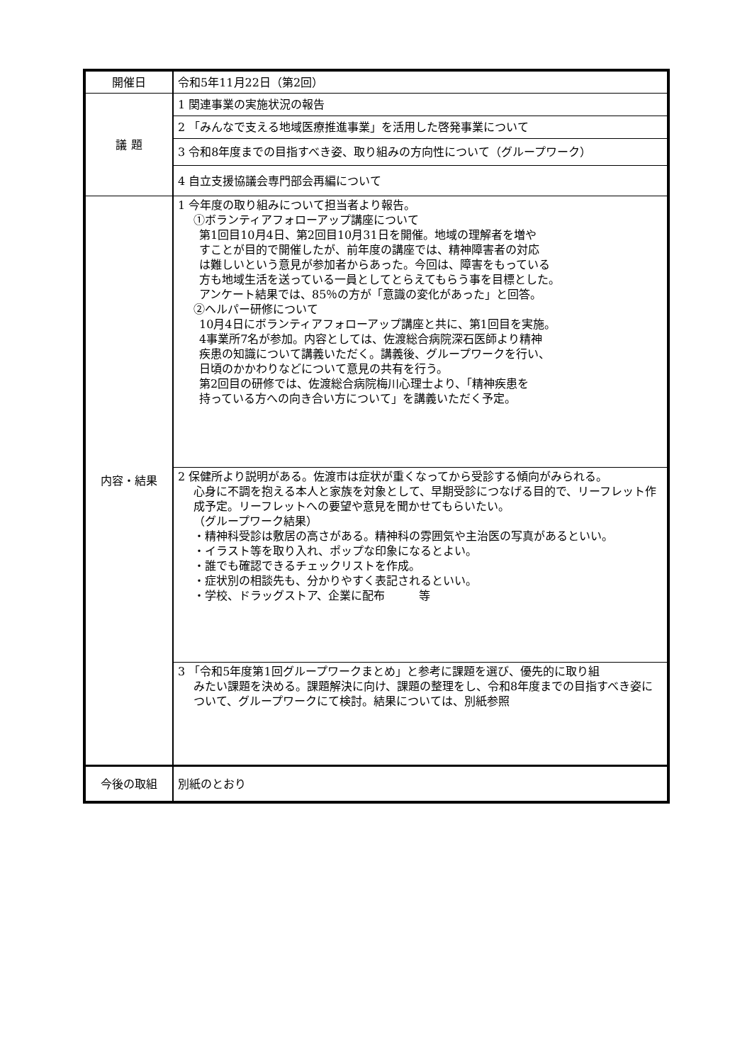| 開催日 | 令和5年11月22日（第2回） |
| 議 題 | 1 関連事業の実施状況の報告 |
| | 2 「みんなで支える地域医療推進事業」を活用した啓発事業について |
| | 3 令和8年度までの目指すべき姿、取り組みの方向性について（グループワーク） |
| | 4 自立支援協議会専門部会再編について |
| 内容・結果 | 1 今年度の取り組みについて担当者より報告。 ①ボランティアフォローアップ講座について 第1回目10月4日、第2回目10月31日を開催。地域の理解者を増や すことが目的で開催したが、前年度の講座では、精神障害者の対応 は難しいという意見が参加者からあった。今回は、障害をもっている 方も地域生活を送っている一員としてとらえてもらう事を目標とした。 アンケート結果では、85％の方が「意識の変化があった」と回答。 ②ヘルパー研修について 10月4日にボランティアフォローアップ講座と共に、第1回目を実施。 4事業所7名が参加。内容としては、佐渡総合病院深石医師より精神 疾患の知識について講義いただく。講義後、グループワークを行い、 日頃のかかわりなどについて意見の共有を行う。 第2回目の研修では、佐渡総合病院梅川心理士より、「精神疾患を 持っている方への向き合い方について」を講義いただく予定。 |
| | 2 保健所より説明がある。佐渡市は症状が重くなってから受診する傾向がみられる。 心身に不調を抱える本人と家族を対象として、早期受診につなげる目的で、リーフレット作成予定。リーフレットへの要望や意見を聞かせてもらいたい。 （グループワーク結果） ・精神科受診は敷居の高さがある。精神科の雰囲気や主治医の写真があるといい。 ・イラスト等を取り入れ、ポップな印象になるとよい。 ・誰でも確認できるチェックリストを作成。 ・症状別の相談先も、分かりやすく表記されるといい。 ・学校、ドラッグストア、企業に配布 等 |
| | 3 「令和5年度第1回グループワークまとめ」と参考に課題を選び、優先的に取り組 みたい課題を決める。課題解決に向け、課題の整理をし、令和8年度までの目指すべき姿について、グループワークにて検討。結果については、別紙参照 |
| 今後の取組 | 別紙のとおり |